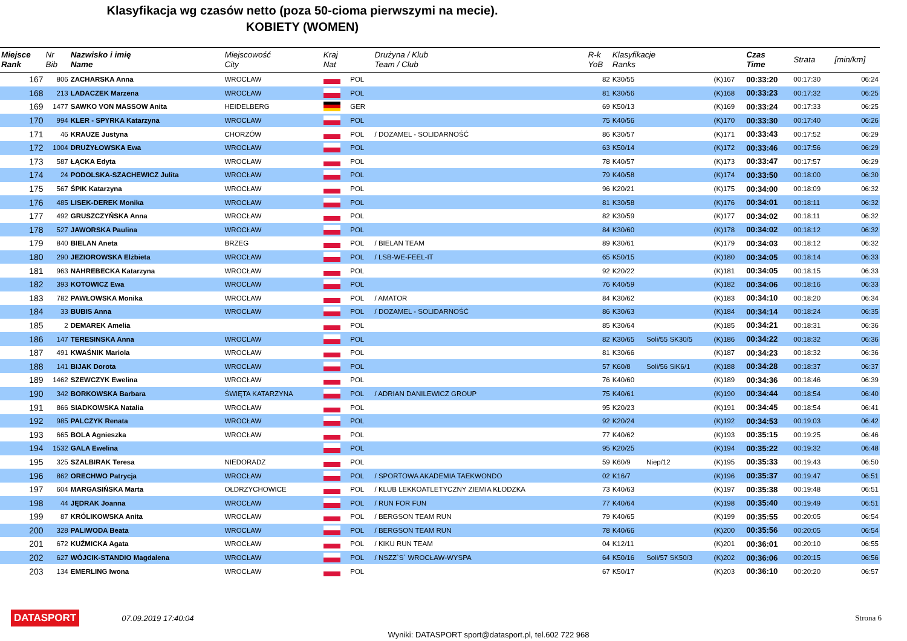Klasyfikacja wg czasów netto (poza 50-cioma pierwszymi na mecie).
KOBIETY (WOMEN)
| Miejsce Rank | Nr Bib | Nazwisko i imię Name | Miejscowość City | Kraj Nat | | Drużyna / Klub Team / Club | R-k YoB | Klasyfikacje Ranks | | | Czas Time | Strata | [min/km] |
| --- | --- | --- | --- | --- | --- | --- | --- | --- | --- | --- | --- | --- | --- |
| 167 | 806 | ZACHARSKA Anna | WROCŁAW | | POL | | 82 | K30/55 | | (K)167 | 00:33:20 | 00:17:30 | 06:24 |
| 168 | 213 | LADACZEK Marzena | WROCŁAW | | POL | | 81 | K30/56 | | (K)168 | 00:33:23 | 00:17:32 | 06:25 |
| 169 | 1477 | SAWKO VON MASSOW Anita | HEIDELBERG | | GER | | 69 | K50/13 | | (K)169 | 00:33:24 | 00:17:33 | 06:25 |
| 170 | 994 | KLER - SPYRKA Katarzyna | WROCŁAW | | POL | | 75 | K40/56 | | (K)170 | 00:33:30 | 00:17:40 | 06:26 |
| 171 | 46 | KRAUZE Justyna | CHORZÓW | | POL | / DOZAMEL - SOLIDARNOŚĆ | 86 | K30/57 | | (K)171 | 00:33:43 | 00:17:52 | 06:29 |
| 172 | 1004 | DRUŻYŁOWSKA Ewa | WROCŁAW | | POL | | 63 | K50/14 | | (K)172 | 00:33:46 | 00:17:56 | 06:29 |
| 173 | 587 | ŁĄCKA Edyta | WROCŁAW | | POL | | 78 | K40/57 | | (K)173 | 00:33:47 | 00:17:57 | 06:29 |
| 174 | 24 | PODOLSKA-SZACHEWICZ Julita | WROCŁAW | | POL | | 79 | K40/58 | | (K)174 | 00:33:50 | 00:18:00 | 06:30 |
| 175 | 567 | ŚPIK Katarzyna | WROCŁAW | | POL | | 96 | K20/21 | | (K)175 | 00:34:00 | 00:18:09 | 06:32 |
| 176 | 485 | LISEK-DEREK Monika | WROCŁAW | | POL | | 81 | K30/58 | | (K)176 | 00:34:01 | 00:18:11 | 06:32 |
| 177 | 492 | GRUSZCZYŃSKA Anna | WROCŁAW | | POL | | 82 | K30/59 | | (K)177 | 00:34:02 | 00:18:11 | 06:32 |
| 178 | 527 | JAWORSKA Paulina | WROCŁAW | | POL | | 84 | K30/60 | | (K)178 | 00:34:02 | 00:18:12 | 06:32 |
| 179 | 840 | BIELAN Aneta | BRZEG | | POL | / BIELAN TEAM | 89 | K30/61 | | (K)179 | 00:34:03 | 00:18:12 | 06:32 |
| 180 | 290 | JEZIOROWSKA Elżbieta | WROCŁAW | | POL | / LSB-WE-FEEL-IT | 65 | K50/15 | | (K)180 | 00:34:05 | 00:18:14 | 06:33 |
| 181 | 963 | NAHREBECKA Katarzyna | WROCŁAW | | POL | | 92 | K20/22 | | (K)181 | 00:34:05 | 00:18:15 | 06:33 |
| 182 | 393 | KOTOWICZ Ewa | WROCŁAW | | POL | | 76 | K40/59 | | (K)182 | 00:34:06 | 00:18:16 | 06:33 |
| 183 | 782 | PAWŁOWSKA Monika | WROCŁAW | | POL | / AMATOR | 84 | K30/62 | | (K)183 | 00:34:10 | 00:18:20 | 06:34 |
| 184 | 33 | BUBIS Anna | WROCŁAW | | POL | / DOZAMEL - SOLIDARNOŚĆ | 86 | K30/63 | | (K)184 | 00:34:14 | 00:18:24 | 06:35 |
| 185 | 2 | DEMAREK Amelia | | | POL | | 85 | K30/64 | | (K)185 | 00:34:21 | 00:18:31 | 06:36 |
| 186 | 147 | TERESINSKA Anna | WROCLAW | | POL | | 82 | K30/65 | Soli/55 SK30/5 | (K)186 | 00:34:22 | 00:18:32 | 06:36 |
| 187 | 491 | KWAŚNIK Mariola | WROCŁAW | | POL | | 81 | K30/66 | | (K)187 | 00:34:23 | 00:18:32 | 06:36 |
| 188 | 141 | BIJAK Dorota | WROCŁAW | | POL | | 57 | K60/8 | Soli/56 SiK6/1 | (K)188 | 00:34:28 | 00:18:37 | 06:37 |
| 189 | 1462 | SZEWCZYK Ewelina | WROCŁAW | | POL | | 76 | K40/60 | | (K)189 | 00:34:36 | 00:18:46 | 06:39 |
| 190 | 342 | BORKOWSKA Barbara | ŚWIĘTA KATARZYNA | | POL | / ADRIAN DANILEWICZ GROUP | 75 | K40/61 | | (K)190 | 00:34:44 | 00:18:54 | 06:40 |
| 191 | 866 | SIADKOWSKA Natalia | WROCŁAW | | POL | | 95 | K20/23 | | (K)191 | 00:34:45 | 00:18:54 | 06:41 |
| 192 | 985 | PALCZYK Renata | WROCŁAW | | POL | | 92 | K20/24 | | (K)192 | 00:34:53 | 00:19:03 | 06:42 |
| 193 | 665 | BOLA Agnieszka | WROCŁAW | | POL | | 77 | K40/62 | | (K)193 | 00:35:15 | 00:19:25 | 06:46 |
| 194 | 1532 | GALA Ewelina | | | POL | | 95 | K20/25 | | (K)194 | 00:35:22 | 00:19:32 | 06:48 |
| 195 | 325 | SZALBIRAK Teresa | NIEDORADZ | | POL | | 59 | K60/9 | Niep/12 | (K)195 | 00:35:33 | 00:19:43 | 06:50 |
| 196 | 862 | ORECHWO Patrycja | WROCŁAW | | POL | / SPORTOWA AKADEMIA TAEKWONDO | 02 | K16/7 | | (K)196 | 00:35:37 | 00:19:47 | 06:51 |
| 197 | 604 | MARGASIŃSKA Marta | OŁDRZYCHOWICE | | POL | / KLUB LEKKOATLETYCZNY ZIEMIA KŁODZKA | 73 | K40/63 | | (K)197 | 00:35:38 | 00:19:48 | 06:51 |
| 198 | 44 | JĘDRAK Joanna | WROCŁAW | | POL | / RUN FOR FUN | 77 | K40/64 | | (K)198 | 00:35:40 | 00:19:49 | 06:51 |
| 199 | 87 | KRÓLIKOWSKA Anita | WROCŁAW | | POL | / BERGSON TEAM RUN | 79 | K40/65 | | (K)199 | 00:35:55 | 00:20:05 | 06:54 |
| 200 | 328 | PALIWODA Beata | WROCŁAW | | POL | / BERGSON TEAM RUN | 78 | K40/66 | | (K)200 | 00:35:56 | 00:20:05 | 06:54 |
| 201 | 672 | KUŹMICKA Agata | WROCŁAW | | POL | / KIKU RUN TEAM | 04 | K12/11 | | (K)201 | 00:36:01 | 00:20:10 | 06:55 |
| 202 | 627 | WÓJCIK-STANDIO Magdalena | WROCŁAW | | POL | / NSZZ`S` WROCŁAW-WYSPA | 64 | K50/16 | Soli/57 SK50/3 | (K)202 | 00:36:06 | 00:20:15 | 06:56 |
| 203 | 134 | EMERLING Iwona | WROCŁAW | | POL | | 67 | K50/17 | | (K)203 | 00:36:10 | 00:20:20 | 06:57 |
DATASPORT 07.09.2019 17:40:04 Strona 6
Wyniki: DATASPORT sport@datasport.pl, tel.602 722 968